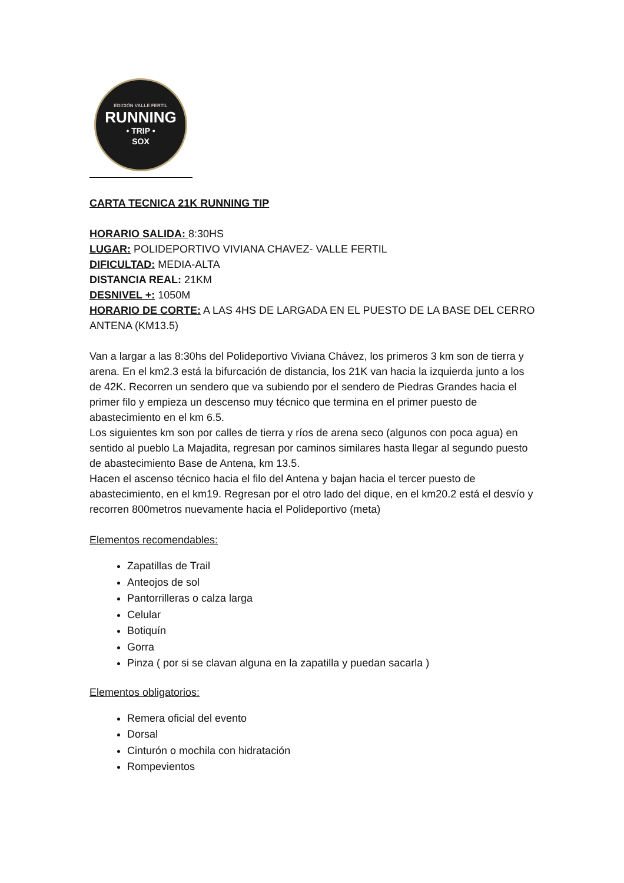EDICIÓN VALLE FERTIL
RUNNING
• TRIP •
SOX
CARTA TECNICA 21K RUNNING TIP
HORARIO SALIDA: 8:30HS
LUGAR: POLIDEPORTIVO VIVIANA CHAVEZ- VALLE FERTIL
DIFICULTAD: MEDIA-ALTA
DISTANCIA REAL: 21KM
DESNIVEL +: 1050M
HORARIO DE CORTE: A LAS 4HS DE LARGADA EN EL PUESTO DE LA BASE DEL CERRO ANTENA (KM13.5)
Van a largar a las 8:30hs del Polideportivo Viviana Chávez, los primeros 3 km son de tierra y arena. En el km2.3 está la bifurcación de distancia, los 21K van hacia la izquierda junto a los de 42K. Recorren un sendero que va subiendo por el sendero de Piedras Grandes hacia el primer filo y empieza un descenso muy técnico que termina en el primer puesto de abastecimiento en el km 6.5.
Los siguientes km son por calles de tierra y ríos de arena seco (algunos con poca agua) en sentido al pueblo La Majadita, regresan por caminos similares hasta llegar al segundo puesto de abastecimiento Base de Antena, km 13.5.
Hacen el ascenso técnico hacia el filo del Antena y bajan hacia el tercer puesto de abastecimiento, en el km19. Regresan por el otro lado del dique, en el km20.2 está el desvío y recorren 800metros nuevamente hacia el Polideportivo (meta)
Elementos recomendables:
Zapatillas de Trail
Anteojos de sol
Pantorrilleras o calza larga
Celular
Botiquín
Gorra
Pinza ( por si se clavan alguna en la zapatilla y puedan sacarla )
Elementos obligatorios:
Remera oficial del evento
Dorsal
Cinturón o mochila con hidratación
Rompevientos